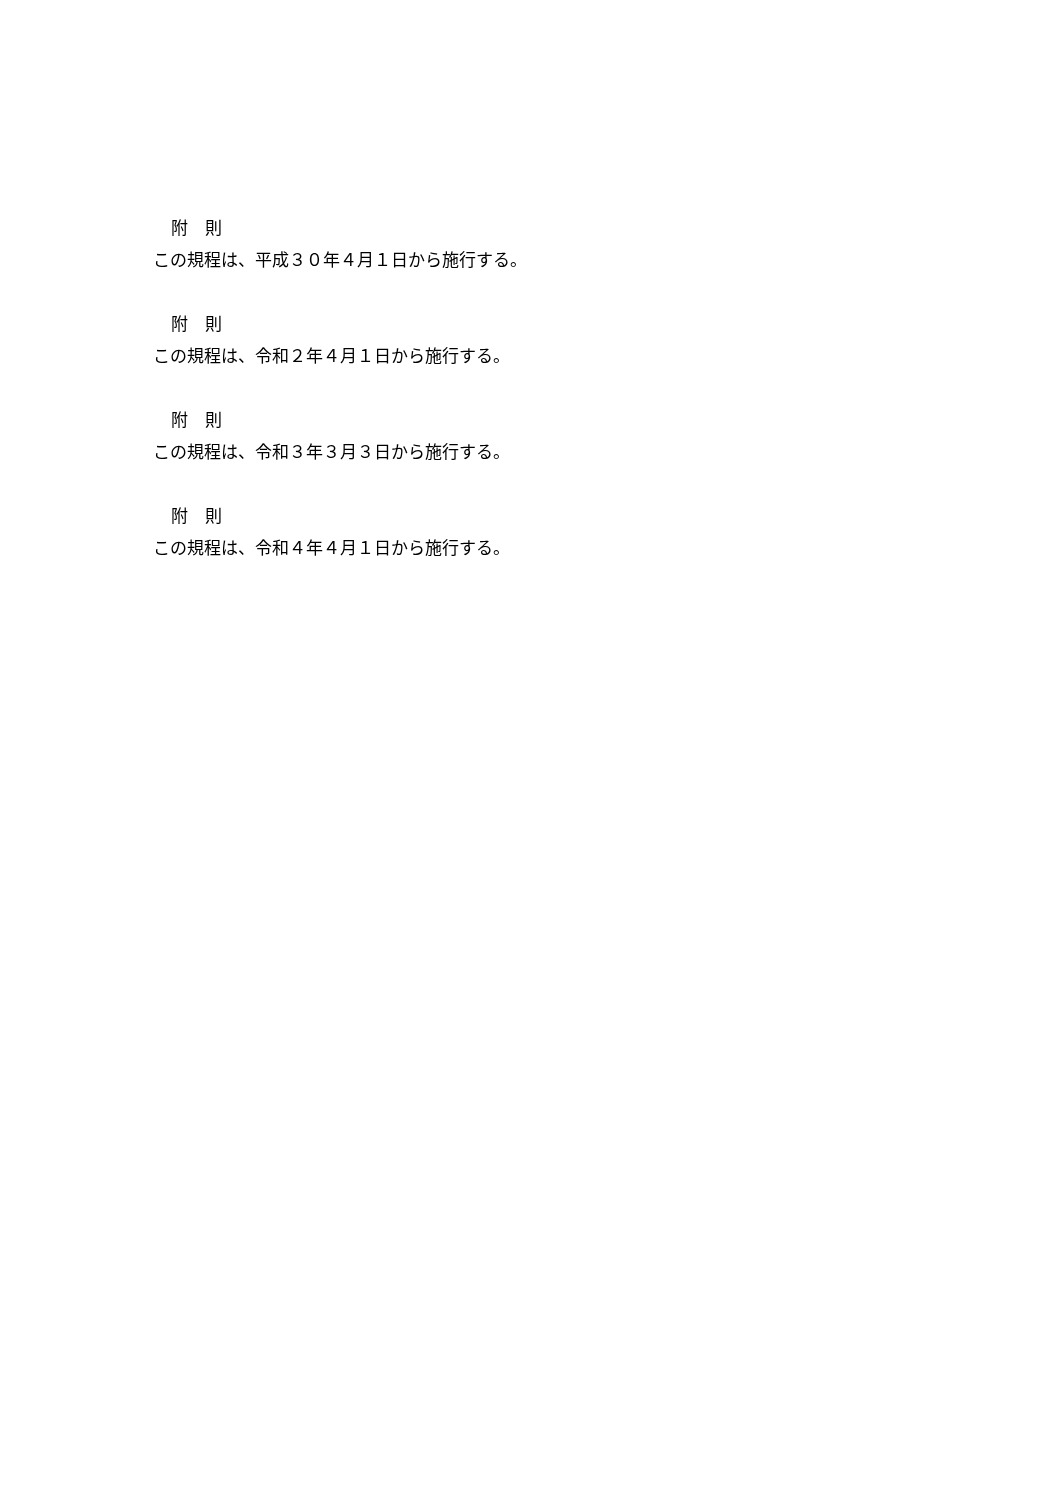附　則
この規程は、平成３０年４月１日から施行する。
附　則
この規程は、令和２年４月１日から施行する。
附　則
この規程は、令和３年３月３日から施行する。
附　則
この規程は、令和４年４月１日から施行する。